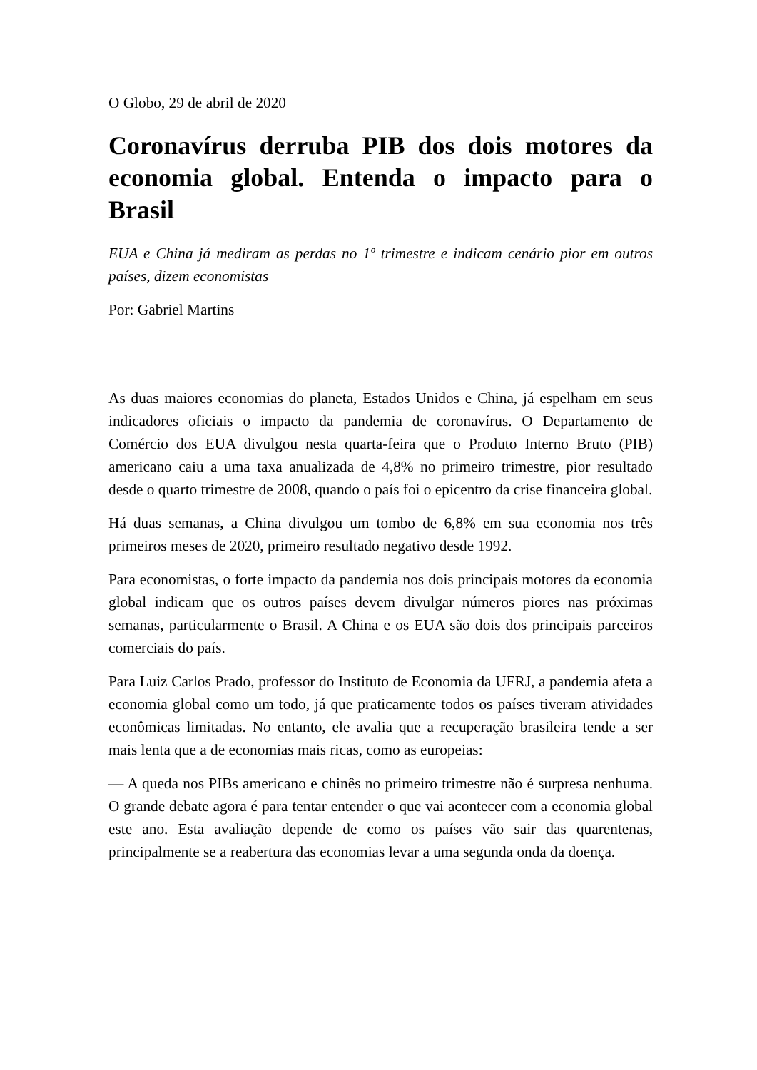O Globo, 29 de abril de 2020
Coronavírus derruba PIB dos dois motores da economia global. Entenda o impacto para o Brasil
EUA e China já mediram as perdas no 1º trimestre e indicam cenário pior em outros países, dizem economistas
Por: Gabriel Martins
As duas maiores economias do planeta, Estados Unidos e China, já espelham em seus indicadores oficiais o impacto da pandemia de coronavírus. O Departamento de Comércio dos EUA divulgou nesta quarta-feira que o Produto Interno Bruto (PIB) americano caiu a uma taxa anualizada de 4,8% no primeiro trimestre, pior resultado desde o quarto trimestre de 2008, quando o país foi o epicentro da crise financeira global.
Há duas semanas, a China divulgou um tombo de 6,8% em sua economia nos três primeiros meses de 2020, primeiro resultado negativo desde 1992.
Para economistas, o forte impacto da pandemia nos dois principais motores da economia global indicam que os outros países devem divulgar números piores nas próximas semanas, particularmente o Brasil. A China e os EUA são dois dos principais parceiros comerciais do país.
Para Luiz Carlos Prado, professor do Instituto de Economia da UFRJ, a pandemia afeta a economia global como um todo, já que praticamente todos os países tiveram atividades econômicas limitadas. No entanto, ele avalia que a recuperação brasileira tende a ser mais lenta que a de economias mais ricas, como as europeias:
— A queda nos PIBs americano e chinês no primeiro trimestre não é surpresa nenhuma. O grande debate agora é para tentar entender o que vai acontecer com a economia global este ano. Esta avaliação depende de como os países vão sair das quarentenas, principalmente se a reabertura das economias levar a uma segunda onda da doença.